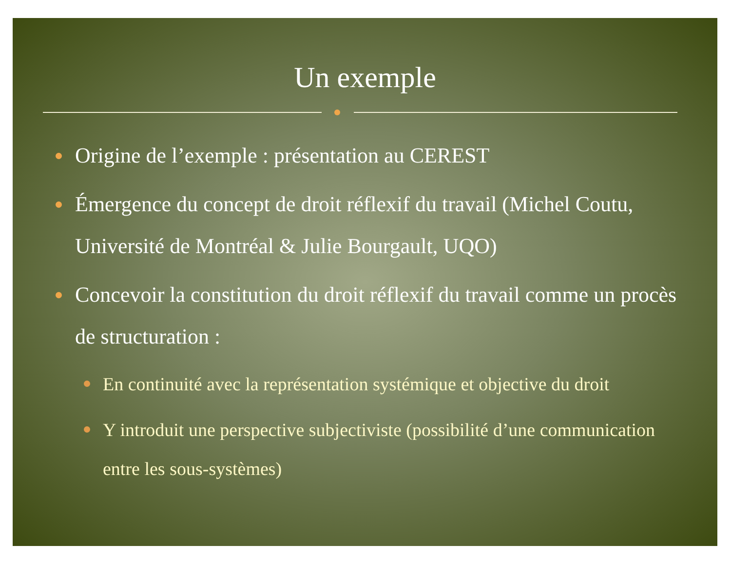Un exemple
Origine de l’exemple : présentation au CEREST
Émergence du concept de droit réflexif du travail (Michel Coutu, Université de Montréal & Julie Bourgault, UQO)
Concevoir la constitution du droit réflexif du travail comme un procès de structuration :
En continuité avec la représentation systémique et objective du droit
Y introduit une perspective subjectiviste (possibilité d’une communication entre les sous-systèmes)